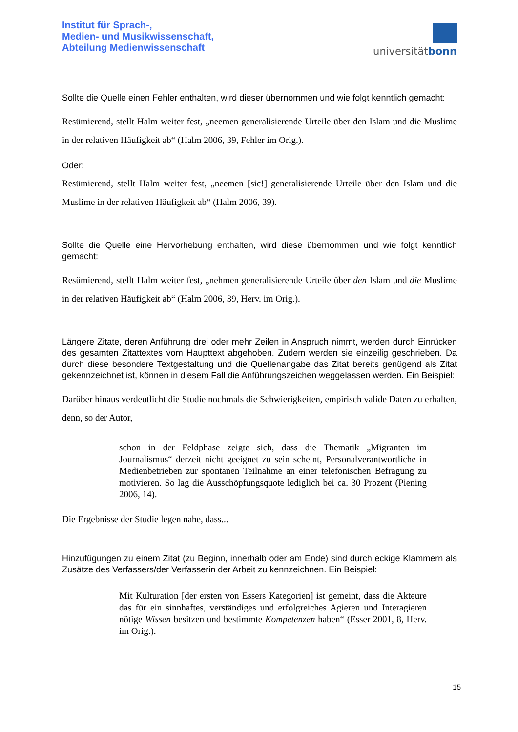Institut für Sprach-,
Medien- und Musikwissenschaft,
Abteilung Medienwissenschaft
universitätbonn
Sollte die Quelle einen Fehler enthalten, wird dieser übernommen und wie folgt kenntlich gemacht:
Resümierend, stellt Halm weiter fest, „neemen generalisierende Urteile über den Islam und die Muslime in der relativen Häufigkeit ab“ (Halm 2006, 39, Fehler im Orig.).
Oder:
Resümierend, stellt Halm weiter fest, „neemen [sic!] generalisierende Urteile über den Islam und die Muslime in der relativen Häufigkeit ab“ (Halm 2006, 39).
Sollte die Quelle eine Hervorhebung enthalten, wird diese übernommen und wie folgt kenntlich gemacht:
Resümierend, stellt Halm weiter fest, „nehmen generalisierende Urteile über den Islam und die Muslime in der relativen Häufigkeit ab“ (Halm 2006, 39, Herv. im Orig.).
Längere Zitate, deren Anführung drei oder mehr Zeilen in Anspruch nimmt, werden durch Einrücken des gesamten Zitattextes vom Haupttext abgehoben. Zudem werden sie einzeilig geschrieben. Da durch diese besondere Textgestaltung und die Quellenangabe das Zitat bereits genügend als Zitat gekennzeichnet ist, können in diesem Fall die Anführungszeichen weggelassen werden. Ein Beispiel:
Darüber hinaus verdeutlicht die Studie nochmals die Schwierigkeiten, empirisch valide Daten zu erhalten, denn, so der Autor,
schon in der Feldphase zeigte sich, dass die Thematik „Migranten im Journalismus“ derzeit nicht geeignet zu sein scheint, Personalverantwortliche in Medienbetrieben zur spontanen Teilnahme an einer telefonischen Befragung zu motivieren. So lag die Ausschöpfungsquote lediglich bei ca. 30 Prozent (Piening 2006, 14).
Die Ergebnisse der Studie legen nahe, dass...
Hinzufügungen zu einem Zitat (zu Beginn, innerhalb oder am Ende) sind durch eckige Klammern als Zusätze des Verfassers/der Verfasserin der Arbeit zu kennzeichnen. Ein Beispiel:
Mit Kulturation [der ersten von Essers Kategorien] ist gemeint, dass die Akteure das für ein sinnhaftes, verständiges und erfolgreiches Agieren und Interagieren nötige Wissen besitzen und bestimmte Kompetenzen haben“ (Esser 2001, 8, Herv. im Orig.).
15